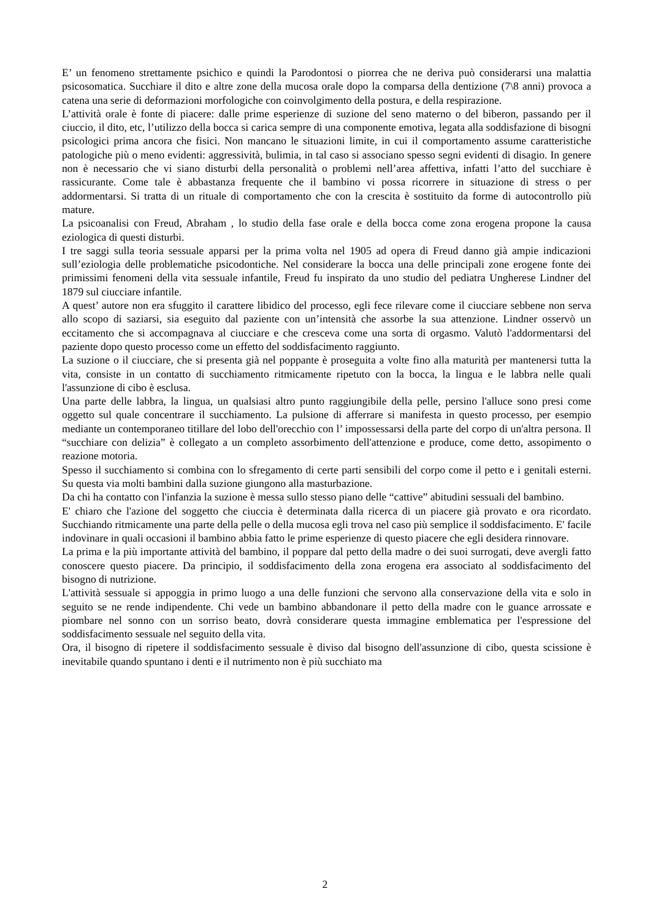E’ un fenomeno strettamente psichico e quindi la Parodontosi o piorrea che ne deriva può considerarsi una malattia psicosomatica. Succhiare il dito e altre zone della mucosa orale dopo la comparsa della dentizione (7\8 anni) provoca a catena una serie di deformazioni morfologiche con coinvolgimento della postura, e della respirazione.
L’attività orale è fonte di piacere: dalle prime esperienze di suzione del seno materno o del biberon, passando per il ciuccio, il dito, etc, l’utilizzo della bocca si carica sempre di una componente emotiva, legata alla soddisfazione di bisogni psicologici prima ancora che fisici. Non mancano le situazioni limite, in cui il comportamento assume caratteristiche patologiche più o meno evidenti: aggressività, bulimia, in tal caso si associano spesso segni evidenti di disagio. In genere non è necessario che vi siano disturbi della personalità o problemi nell’area affettiva, infatti l’atto del succhiare è rassicurante. Come tale è abbastanza frequente che il bambino vi possa ricorrere in situazione di stress o per addormentarsi. Si tratta di un rituale di comportamento che con la crescita è sostituito da forme di autocontrollo più mature.
La psicoanalisi con Freud, Abraham , lo studio della fase orale e della bocca come zona erogena propone la causa eziologica di questi disturbi.
I tre saggi sulla teoria sessuale apparsi per la prima volta nel 1905 ad opera di Freud danno già ampie indicazioni sull’eziologia delle problematiche psicodontiche. Nel considerare la bocca una delle principali zone erogene fonte dei primissimi fenomeni della vita sessuale infantile, Freud fu inspirato da uno studio del pediatra Ungherese Lindner del 1879 sul ciucciare infantile.
A quest’ autore non era sfuggito il carattere libidico del processo, egli fece rilevare come il ciucciare sebbene non serva allo scopo di saziarsi, sia eseguito dal paziente con un’intensità che assorbe la sua attenzione. Lindner osservò un eccitamento che si accompagnava al ciucciare e che cresceva come una sorta di orgasmo. Valutò l'addormentarsi del paziente dopo questo processo come un effetto del soddisfacimento raggiunto.
La suzione o il ciucciare, che si presenta già nel poppante è proseguita a volte fino alla maturità per mantenersi tutta la vita, consiste in un contatto di succhiamento ritmicamente ripetuto con la bocca, la lingua e le labbra nelle quali l'assunzione di cibo è esclusa.
Una parte delle labbra, la lingua, un qualsiasi altro punto raggiungibile della pelle, persino l'alluce sono presi come oggetto sul quale concentrare il succhiamento. La pulsione di afferrare si manifesta in questo processo, per esempio mediante un contemporaneo titillare del lobo dell'orecchio con l’ impossessarsi della parte del corpo di un'altra persona. Il “succhiare con delizia” è collegato a un completo assorbimento dell'attenzione e produce, come detto, assopimento o reazione motoria.
Spesso il succhiamento si combina con lo sfregamento di certe parti sensibili del corpo come il petto e i genitali esterni. Su questa via molti bambini dalla suzione giungono alla masturbazione.
Da chi ha contatto con l'infanzia la suzione è messa sullo stesso piano delle “cattive” abitudini sessuali del bambino.
E' chiaro che l'azione del soggetto che ciuccia è determinata dalla ricerca di un piacere già provato e ora ricordato. Succhiando ritmicamente una parte della pelle o della mucosa egli trova nel caso più semplice il soddisfacimento. E' facile indovinare in quali occasioni il bambino abbia fatto le prime esperienze di questo piacere che egli desidera rinnovare.
La prima e la più importante attività del bambino, il poppare dal petto della madre o dei suoi surrogati, deve avergli fatto conoscere questo piacere. Da principio, il soddisfacimento della zona erogena era associato al soddisfacimento del bisogno di nutrizione.
L'attività sessuale si appoggia in primo luogo a una delle funzioni che servono alla conservazione della vita e solo in seguito se ne rende indipendente. Chi vede un bambino abbandonare il petto della madre con le guance arrossate e piombare nel sonno con un sorriso beato, dovrà considerare questa immagine emblematica per l'espressione del soddisfacimento sessuale nel seguito della vita.
Ora, il bisogno di ripetere il soddisfacimento sessuale è diviso dal bisogno dell'assunzione di cibo, questa scissione è inevitabile quando spuntano i denti e il nutrimento non è più succhiato ma
2